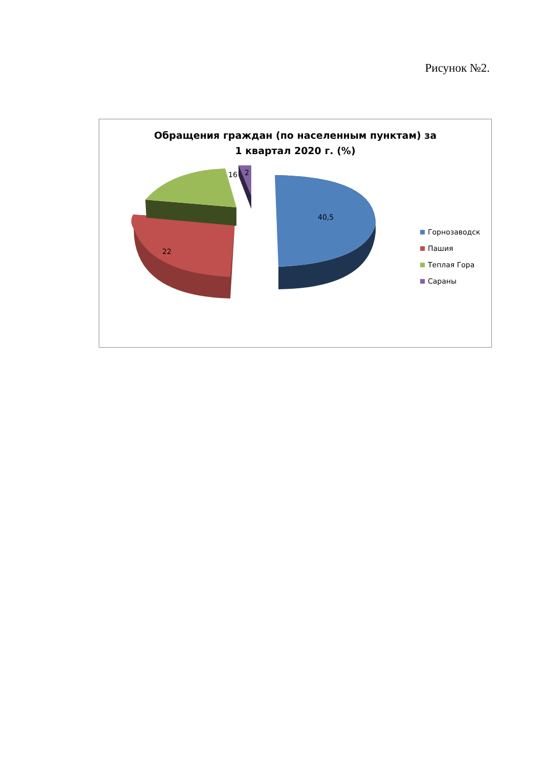Рисунок №2.
Обращения граждан (по населенным пунктам) за
1 квартал 2020 г. (%)
16 2
40,5
22
Горнозаводск
Пашия
Теплая Гора
Сараны